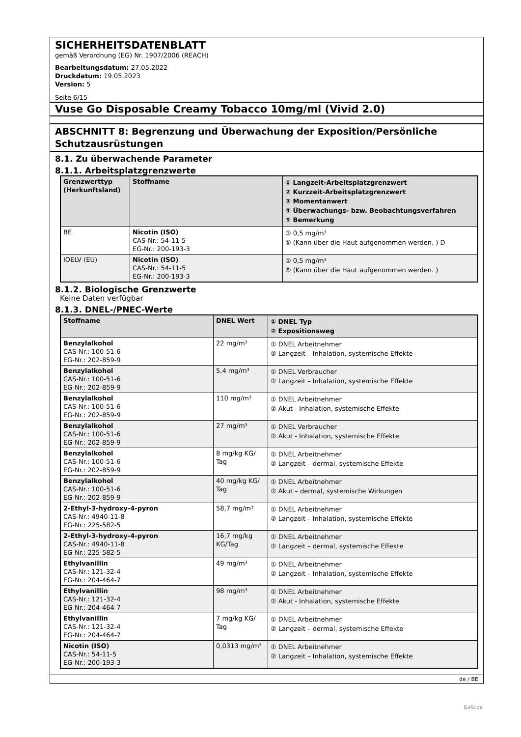SICHERHEITSDATENBLATT
gemäß Verordnung (EG) Nr. 1907/2006 (REACH)
Bearbeitungsdatum: 27.05.2022
Druckdatum: 19.05.2023
Version: 5
Seite 6/15
Vuse Go Disposable Creamy Tobacco 10mg/ml (Vivid 2.0)
ABSCHNITT 8: Begrenzung und Überwachung der Exposition/Persönliche Schutzausrüstungen
8.1. Zu überwachende Parameter
8.1.1. Arbeitsplatzgrenzwerte
| Grenzwerttyp (Herkunftsland) | Stoffname | ① Langzeit-Arbeitsplatzgrenzwert ② Kurzzeit-Arbeitsplatzgrenzwert ③ Momentanwert ④ Überwachungs- bzw. Beobachtungsverfahren ⑤ Bemerkung |
| --- | --- | --- |
| BE | Nicotin (ISO) CAS-Nr.: 54-11-5 EG-Nr.: 200-193-3 | ① 0,5 mg/m³ ⑤ (Kann über die Haut aufgenommen werden. ) D |
| IOELV (EU) | Nicotin (ISO) CAS-Nr.: 54-11-5 EG-Nr.: 200-193-3 | ① 0,5 mg/m³ ⑤ (Kann über die Haut aufgenommen werden. ) |
8.1.2. Biologische Grenzwerte
Keine Daten verfügbar
8.1.3. DNEL-/PNEC-Werte
| Stoffname | DNEL Wert | ① DNEL Typ ② Expositionsweg |
| --- | --- | --- |
| Benzylalkohol CAS-Nr.: 100-51-6 EG-Nr.: 202-859-9 | 22 mg/m³ | ① DNEL Arbeitnehmer ② Langzeit – Inhalation, systemische Effekte |
| Benzylalkohol CAS-Nr.: 100-51-6 EG-Nr.: 202-859-9 | 5,4 mg/m³ | ① DNEL Verbraucher ② Langzeit – Inhalation, systemische Effekte |
| Benzylalkohol CAS-Nr.: 100-51-6 EG-Nr.: 202-859-9 | 110 mg/m³ | ① DNEL Arbeitnehmer ② Akut - Inhalation, systemische Effekte |
| Benzylalkohol CAS-Nr.: 100-51-6 EG-Nr.: 202-859-9 | 27 mg/m³ | ① DNEL Verbraucher ② Akut - Inhalation, systemische Effekte |
| Benzylalkohol CAS-Nr.: 100-51-6 EG-Nr.: 202-859-9 | 8 mg/kg KG/ Tag | ① DNEL Arbeitnehmer ② Langzeit – dermal, systemische Effekte |
| Benzylalkohol CAS-Nr.: 100-51-6 EG-Nr.: 202-859-9 | 40 mg/kg KG/ Tag | ① DNEL Arbeitnehmer ② Akut – dermal, systemische Wirkungen |
| 2-Ethyl-3-hydroxy-4-pyron CAS-Nr.: 4940-11-8 EG-Nr.: 225-582-5 | 58,7 mg/m³ | ① DNEL Arbeitnehmer ② Langzeit – Inhalation, systemische Effekte |
| 2-Ethyl-3-hydroxy-4-pyron CAS-Nr.: 4940-11-8 EG-Nr.: 225-582-5 | 16,7 mg/kg KG/Tag | ① DNEL Arbeitnehmer ② Langzeit – dermal, systemische Effekte |
| Ethylvanillin CAS-Nr.: 121-32-4 EG-Nr.: 204-464-7 | 49 mg/m³ | ① DNEL Arbeitnehmer ② Langzeit – Inhalation, systemische Effekte |
| Ethylvanillin CAS-Nr.: 121-32-4 EG-Nr.: 204-464-7 | 98 mg/m³ | ① DNEL Arbeitnehmer ② Akut - Inhalation, systemische Effekte |
| Ethylvanillin CAS-Nr.: 121-32-4 EG-Nr.: 204-464-7 | 7 mg/kg KG/ Tag | ① DNEL Arbeitnehmer ② Langzeit – dermal, systemische Effekte |
| Nicotin (ISO) CAS-Nr.: 54-11-5 EG-Nr.: 200-193-3 | 0,0313 mg/m³ | ① DNEL Arbeitnehmer ② Langzeit – Inhalation, systemische Effekte |
de / BE
GeSi.de